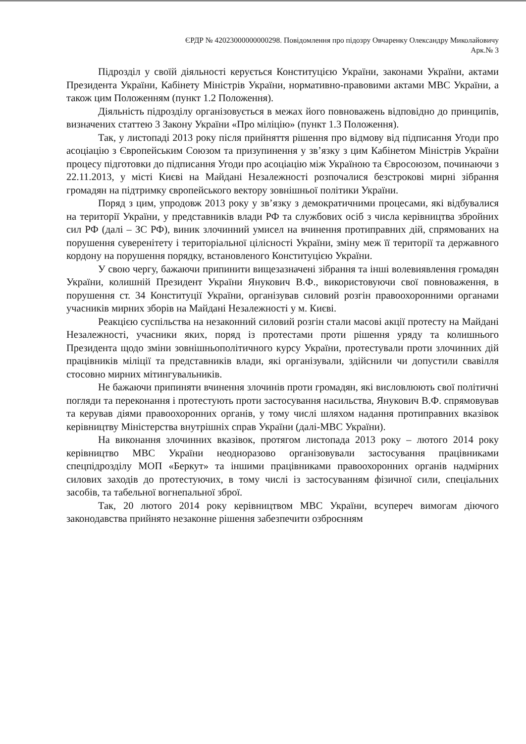ЄРДР № 42023000000000298. Повідомлення про підозру Овчаренку Олександру Миколайовичу
Арк.№ 3
Підрозділ у своїй діяльності керується Конституцією України, законами України, актами Президента України, Кабінету Міністрів України, нормативно-правовими актами МВС України, а також цим Положенням (пункт 1.2 Положення).
Діяльність підрозділу організовується в межах його повноважень відповідно до принципів, визначених статтею 3 Закону України «Про міліцію» (пункт 1.3 Положення).
Так, у листопаді 2013 року після прийняття рішення про відмову від підписання Угоди про асоціацію з Європейським Союзом та призупинення у зв’язку з цим Кабінетом Міністрів України процесу підготовки до підписання Угоди про асоціацію між Україною та Євросоюзом, починаючи з 22.11.2013, у місті Києві на Майдані Незалежності розпочалися безстрокові мирні зібрання громадян на підтримку європейського вектору зовнішньої політики України.
Поряд з цим, упродовж 2013 року у зв’язку з демократичними процесами, які відбувалися на території України, у представників влади РФ та службових осіб з числа керівництва збройних сил РФ (далі – ЗС РФ), виник злочинний умисел на вчинення протиправних дій, спрямованих на порушення суверенітету і територіальної цілісності України, зміну меж її території та державного кордону на порушення порядку, встановленого Конституцією України.
У свою чергу, бажаючи припинити вищезазначені зібрання та інші волевиявлення громадян України, колишній Президент України Янукович В.Ф., використовуючи свої повноваження, в порушення ст. 34 Конституції України, організував силовий розгін правоохоронними органами учасників мирних зборів на Майдані Незалежності у м. Києві.
Реакцією суспільства на незаконний силовий розгін стали масові акції протесту на Майдані Незалежності, учасники яких, поряд із протестами проти рішення уряду та колишнього Президента щодо зміни зовнішньополітичного курсу України, протестували проти злочинних дій працівників міліції та представників влади, які організували, здійснили чи допустили свавілля стосовно мирних мітингувальників.
Не бажаючи припиняти вчинення злочинів проти громадян, які висловлюють свої політичні погляди та переконання і протестують проти застосування насильства, Янукович В.Ф. спрямовував та керував діями правоохоронних органів, у тому числі шляхом надання протиправних вказівок керівництву Міністерства внутрішніх справ України (далі-МВС України).
На виконання злочинних вказівок, протягом листопада 2013 року – лютого 2014 року керівництво МВС України неодноразово організовували застосування працівниками спецпідрозділу МОП «Беркут» та іншими працівниками правоохоронних органів надмірних силових заходів до протестуючих, в тому числі із застосуванням фізичної сили, спеціальних засобів, та табельної вогнепальної зброї.
Так, 20 лютого 2014 року керівництвом МВС України, всупереч вимогам діючого законодавства прийнято незаконне рішення забезпечити озброєнням